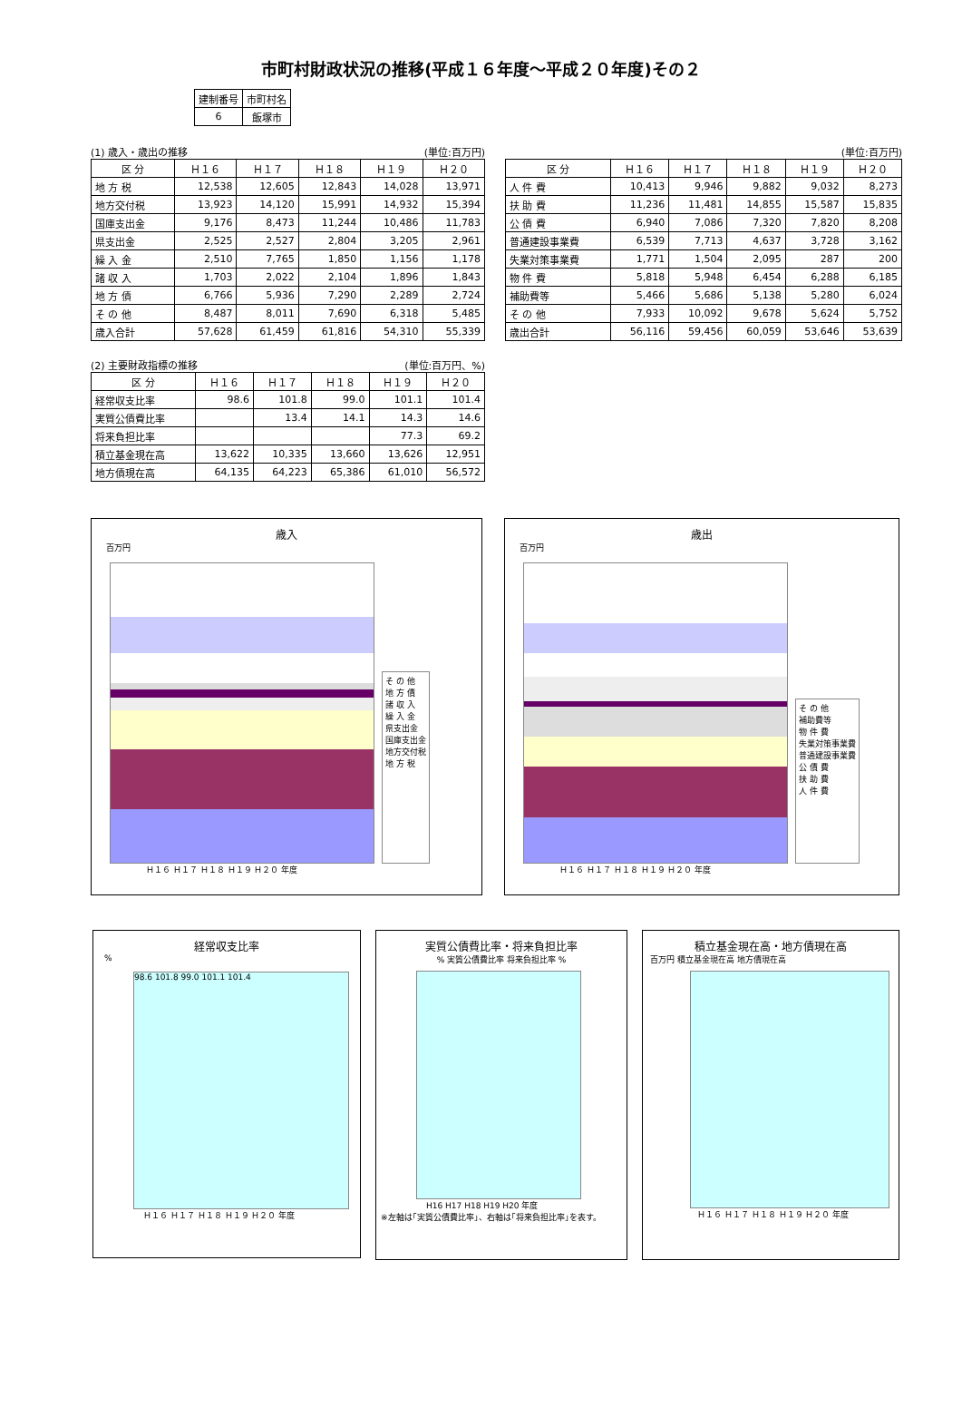市町村財政状況の推移(平成１６年度～平成２０年度)その２
| 建制番号 | 市町村名 |
| 6 | 飯塚市 |
(1) 歳入・歳出の推移 (単位:百万円)
| 区 分 | Ｈ１６ | Ｈ１７ | Ｈ１８ | Ｈ１９ | Ｈ２０ |
| --- | --- | --- | --- | --- | --- |
| 地 方 税 | 12,538 | 12,605 | 12,843 | 14,028 | 13,971 |
| 地方交付税 | 13,923 | 14,120 | 15,991 | 14,932 | 15,394 |
| 国庫支出金 | 9,176 | 8,473 | 11,244 | 10,486 | 11,783 |
| 県支出金 | 2,525 | 2,527 | 2,804 | 3,205 | 2,961 |
| 繰 入 金 | 2,510 | 7,765 | 1,850 | 1,156 | 1,178 |
| 諸 収 入 | 1,703 | 2,022 | 2,104 | 1,896 | 1,843 |
| 地 方 債 | 6,766 | 5,936 | 7,290 | 2,289 | 2,724 |
| そ の 他 | 8,487 | 8,011 | 7,690 | 6,318 | 5,485 |
| 歳入合計 | 57,628 | 61,459 | 61,816 | 54,310 | 55,339 |
(単位:百万円)
| 区 分 | Ｈ１６ | Ｈ１７ | Ｈ１８ | Ｈ１９ | Ｈ２０ |
| --- | --- | --- | --- | --- | --- |
| 人 件 費 | 10,413 | 9,946 | 9,882 | 9,032 | 8,273 |
| 扶 助 費 | 11,236 | 11,481 | 14,855 | 15,587 | 15,835 |
| 公 債 費 | 6,940 | 7,086 | 7,320 | 7,820 | 8,208 |
| 普通建設事業費 | 6,539 | 7,713 | 4,637 | 3,728 | 3,162 |
| 失業対策事業費 | 1,771 | 1,504 | 2,095 | 287 | 200 |
| 物 件 費 | 5,818 | 5,948 | 6,454 | 6,288 | 6,185 |
| 補助費等 | 5,466 | 5,686 | 5,138 | 5,280 | 6,024 |
| そ の 他 | 7,933 | 10,092 | 9,678 | 5,624 | 5,752 |
| 歳出合計 | 56,116 | 59,456 | 60,059 | 53,646 | 53,639 |
(2) 主要財政指標の推移 (単位:百万円、%)
| 区 分 | Ｈ１６ | Ｈ１７ | Ｈ１８ | Ｈ１９ | Ｈ２０ |
| --- | --- | --- | --- | --- | --- |
| 経常収支比率 | 98.6 | 101.8 | 99.0 | 101.1 | 101.4 |
| 実質公債費比率 | | 13.4 | 14.1 | 14.3 | 14.6 |
| 将来負担比率 | | | | 77.3 | 69.2 |
| 積立基金現在高 | 13,622 | 10,335 | 13,660 | 13,626 | 12,951 |
| 地方債現在高 | 64,135 | 64,223 | 65,386 | 61,010 | 56,572 |
歳入
百万円
そ の 他
地 方 債
諸 収 入
繰 入 金
県支出金
国庫支出金
地方交付税
地 方 税
Ｈ１６ Ｈ１７ Ｈ１８ Ｈ１９ Ｈ２０ 年度
歳出
百万円
そ の 他
補助費等
物 件 費
失業対策事業費
普通建設事業費
公 債 費
扶 助 費
人 件 費
Ｈ１６ Ｈ１７ Ｈ１８ Ｈ１９ Ｈ２０ 年度
経常収支比率
%
98.6 101.8 99.0 101.1 101.4
Ｈ１６ Ｈ１７ Ｈ１８ Ｈ１９ Ｈ２０ 年度
実質公債費比率・将来負担比率
% 実質公債費比率 将来負担比率 %
H16 H17 H18 H19 H20 年度
※左軸は｢実質公債費比率｣、右軸は｢将来負担比率｣を表す。
積立基金現在高・地方債現在高
百万円 積立基金現在高 地方債現在高
Ｈ１６ Ｈ１７ Ｈ１８ Ｈ１９ Ｈ２０ 年度